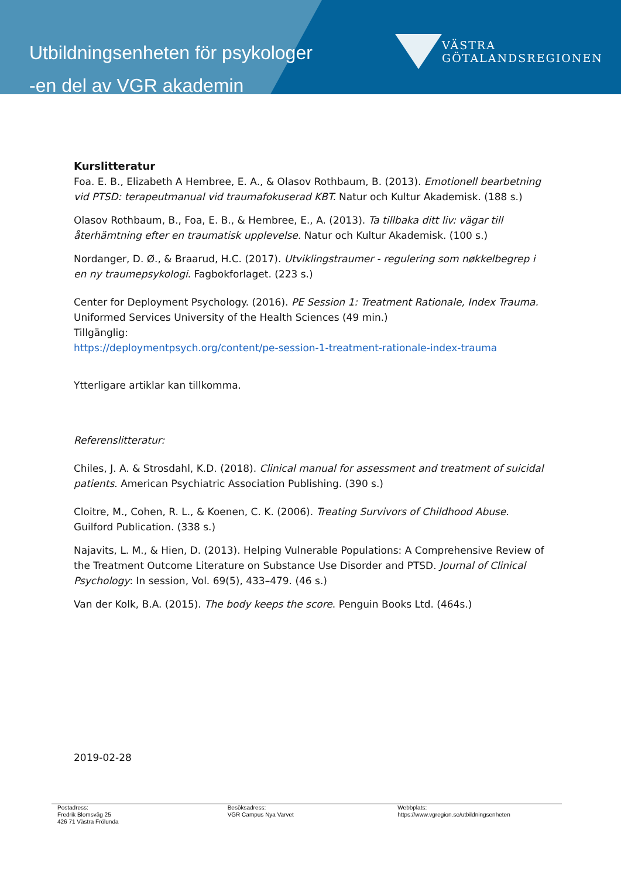Utbildningsenheten för psykologer
-en del av VGR akademin
VÄSTRA
GÖTALANDSREGIONEN
Kurslitteratur
Foa. E. B., Elizabeth A Hembree, E. A., & Olasov Rothbaum, B. (2013). Emotionell bearbetning vid PTSD: terapeutmanual vid traumafokuserad KBT. Natur och Kultur Akademisk. (188 s.)
Olasov Rothbaum, B., Foa, E. B., & Hembree, E., A. (2013). Ta tillbaka ditt liv: vägar till återhämtning efter en traumatisk upplevelse. Natur och Kultur Akademisk. (100 s.)
Nordanger, D. Ø., & Braarud, H.C. (2017). Utviklingstraumer - regulering som nøkkelbegrep i en ny traumepsykologi. Fagbokforlaget. (223 s.)
Center for Deployment Psychology. (2016). PE Session 1: Treatment Rationale, Index Trauma.
Uniformed Services University of the Health Sciences (49 min.)
Tillgänglig:
https://deploymentpsych.org/content/pe-session-1-treatment-rationale-index-trauma
Ytterligare artiklar kan tillkomma.
Referenslitteratur:
Chiles, J. A. & Strosdahl, K.D. (2018). Clinical manual for assessment and treatment of suicidal patients. American Psychiatric Association Publishing. (390 s.)
Cloitre, M., Cohen, R. L., & Koenen, C. K. (2006). Treating Survivors of Childhood Abuse. Guilford Publication. (338 s.)
Najavits, L. M., & Hien, D. (2013). Helping Vulnerable Populations: A Comprehensive Review of the Treatment Outcome Literature on Substance Use Disorder and PTSD. Journal of Clinical Psychology: In session, Vol. 69(5), 433–479. (46 s.)
Van der Kolk, B.A. (2015). The body keeps the score. Penguin Books Ltd. (464s.)
2019-02-28
Postadress:
Fredrik Blomsväg 25
426 71 Västra Frölunda
Besöksadress:
VGR Campus Nya Varvet
Webbplats:
https://www.vgregion.se/utbildningsenheten